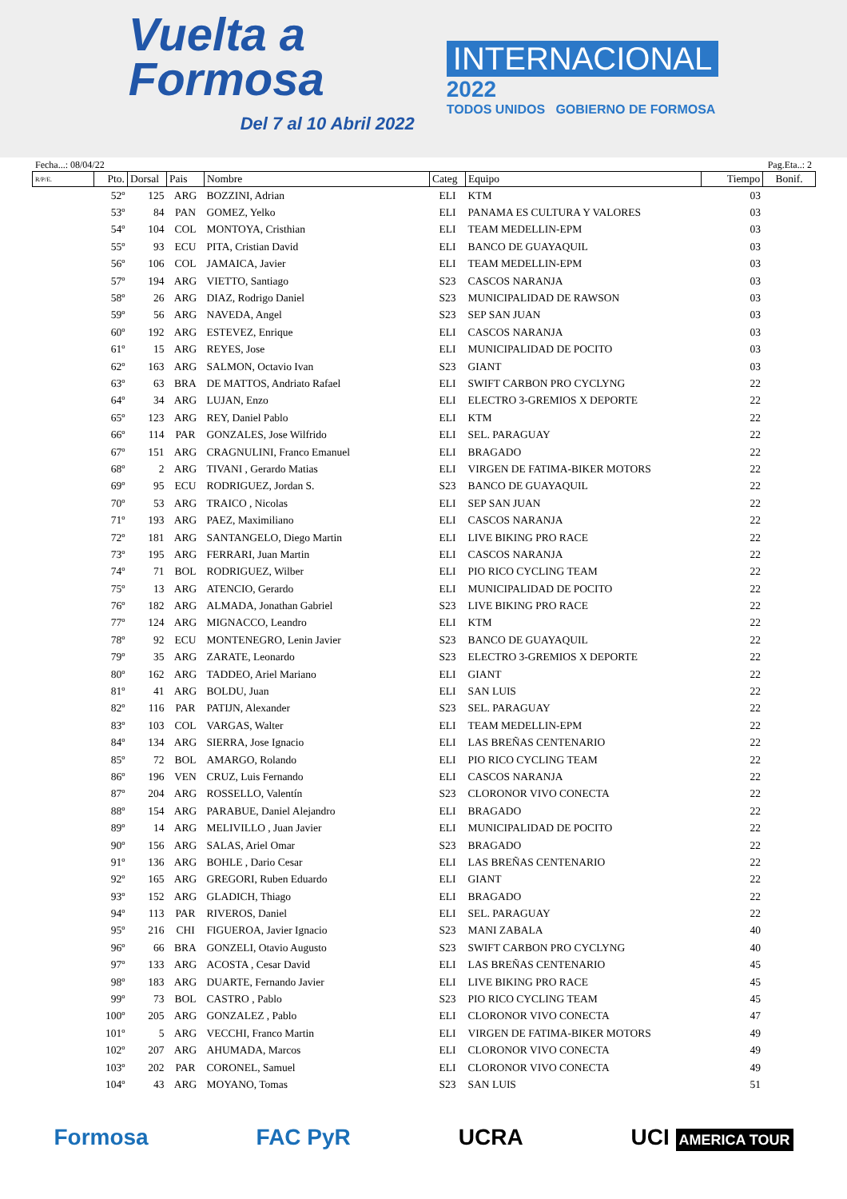Vuelta a
Formosa
Del 7 al 10 Abril 2022
INTERNACIONAL
2022
TODOS UNIDOS GOBIERNO DE FORMOSA
Fecha...: 08/04/22 Pag.Eta..: 2
| R/P/E. | Pto. | Dorsal | Pais | Nombre | Categ | Equipo | Tiempo | Bonif. |
| --- | --- | --- | --- | --- | --- | --- | --- | --- |
| | 52º | 125 | ARG | BOZZINI, Adrian | ELI | KTM | 03 | |
| | 53º | 84 | PAN | GOMEZ, Yelko | ELI | PANAMA ES CULTURA Y VALORES | 03 | |
| | 54º | 104 | COL | MONTOYA, Cristhian | ELI | TEAM MEDELLIN-EPM | 03 | |
| | 55º | 93 | ECU | PITA, Cristian David | ELI | BANCO DE GUAYAQUIL | 03 | |
| | 56º | 106 | COL | JAMAICA, Javier | ELI | TEAM MEDELLIN-EPM | 03 | |
| | 57º | 194 | ARG | VIETTO, Santiago | S23 | CASCOS NARANJA | 03 | |
| | 58º | 26 | ARG | DIAZ, Rodrigo Daniel | S23 | MUNICIPALIDAD DE RAWSON | 03 | |
| | 59º | 56 | ARG | NAVEDA, Angel | S23 | SEP SAN JUAN | 03 | |
| | 60º | 192 | ARG | ESTEVEZ, Enrique | ELI | CASCOS NARANJA | 03 | |
| | 61º | 15 | ARG | REYES, Jose | ELI | MUNICIPALIDAD DE POCITO | 03 | |
| | 62º | 163 | ARG | SALMON, Octavio Ivan | S23 | GIANT | 03 | |
| | 63º | 63 | BRA | DE MATTOS, Andriato Rafael | ELI | SWIFT CARBON PRO CYCLYNG | 22 | |
| | 64º | 34 | ARG | LUJAN, Enzo | ELI | ELECTRO 3-GREMIOS X DEPORTE | 22 | |
| | 65º | 123 | ARG | REY, Daniel Pablo | ELI | KTM | 22 | |
| | 66º | 114 | PAR | GONZALES, Jose Wilfrido | ELI | SEL. PARAGUAY | 22 | |
| | 67º | 151 | ARG | CRAGNULINI, Franco Emanuel | ELI | BRAGADO | 22 | |
| | 68º | 2 | ARG | TIVANI , Gerardo Matias | ELI | VIRGEN DE FATIMA-BIKER MOTORS | 22 | |
| | 69º | 95 | ECU | RODRIGUEZ, Jordan S. | S23 | BANCO DE GUAYAQUIL | 22 | |
| | 70º | 53 | ARG | TRAICO , Nicolas | ELI | SEP SAN JUAN | 22 | |
| | 71º | 193 | ARG | PAEZ, Maximiliano | ELI | CASCOS NARANJA | 22 | |
| | 72º | 181 | ARG | SANTANGELO, Diego Martin | ELI | LIVE BIKING PRO RACE | 22 | |
| | 73º | 195 | ARG | FERRARI, Juan Martin | ELI | CASCOS NARANJA | 22 | |
| | 74º | 71 | BOL | RODRIGUEZ, Wilber | ELI | PIO RICO CYCLING TEAM | 22 | |
| | 75º | 13 | ARG | ATENCIO, Gerardo | ELI | MUNICIPALIDAD DE POCITO | 22 | |
| | 76º | 182 | ARG | ALMADA, Jonathan Gabriel | S23 | LIVE BIKING PRO RACE | 22 | |
| | 77º | 124 | ARG | MIGNACCO, Leandro | ELI | KTM | 22 | |
| | 78º | 92 | ECU | MONTENEGRO, Lenin Javier | S23 | BANCO DE GUAYAQUIL | 22 | |
| | 79º | 35 | ARG | ZARATE, Leonardo | S23 | ELECTRO 3-GREMIOS X DEPORTE | 22 | |
| | 80º | 162 | ARG | TADDEO, Ariel Mariano | ELI | GIANT | 22 | |
| | 81º | 41 | ARG | BOLDU, Juan | ELI | SAN LUIS | 22 | |
| | 82º | 116 | PAR | PATIJN, Alexander | S23 | SEL. PARAGUAY | 22 | |
| | 83º | 103 | COL | VARGAS, Walter | ELI | TEAM MEDELLIN-EPM | 22 | |
| | 84º | 134 | ARG | SIERRA, Jose Ignacio | ELI | LAS BREÑAS CENTENARIO | 22 | |
| | 85º | 72 | BOL | AMARGO, Rolando | ELI | PIO RICO CYCLING TEAM | 22 | |
| | 86º | 196 | VEN | CRUZ, Luis Fernando | ELI | CASCOS NARANJA | 22 | |
| | 87º | 204 | ARG | ROSSELLO, Valentín | S23 | CLORONOR VIVO CONECTA | 22 | |
| | 88º | 154 | ARG | PARABUE, Daniel Alejandro | ELI | BRAGADO | 22 | |
| | 89º | 14 | ARG | MELIVILLO , Juan Javier | ELI | MUNICIPALIDAD DE POCITO | 22 | |
| | 90º | 156 | ARG | SALAS, Ariel Omar | S23 | BRAGADO | 22 | |
| | 91º | 136 | ARG | BOHLE , Dario Cesar | ELI | LAS BREÑAS CENTENARIO | 22 | |
| | 92º | 165 | ARG | GREGORI, Ruben Eduardo | ELI | GIANT | 22 | |
| | 93º | 152 | ARG | GLADICH, Thiago | ELI | BRAGADO | 22 | |
| | 94º | 113 | PAR | RIVEROS, Daniel | ELI | SEL. PARAGUAY | 22 | |
| | 95º | 216 | CHI | FIGUEROA, Javier Ignacio | S23 | MANI ZABALA | 40 | |
| | 96º | 66 | BRA | GONZELI, Otavio Augusto | S23 | SWIFT CARBON PRO CYCLYNG | 40 | |
| | 97º | 133 | ARG | ACOSTA , Cesar David | ELI | LAS BREÑAS CENTENARIO | 45 | |
| | 98º | 183 | ARG | DUARTE, Fernando Javier | ELI | LIVE BIKING PRO RACE | 45 | |
| | 99º | 73 | BOL | CASTRO , Pablo | S23 | PIO RICO CYCLING TEAM | 45 | |
| | 100º | 205 | ARG | GONZALEZ , Pablo | ELI | CLORONOR VIVO CONECTA | 47 | |
| | 101º | 5 | ARG | VECCHI, Franco Martin | ELI | VIRGEN DE FATIMA-BIKER MOTORS | 49 | |
| | 102º | 207 | ARG | AHUMADA, Marcos | ELI | CLORONOR VIVO CONECTA | 49 | |
| | 103º | 202 | PAR | CORONEL, Samuel | ELI | CLORONOR VIVO CONECTA | 49 | |
| | 104º | 43 | ARG | MOYANO, Tomas | S23 | SAN LUIS | 51 | |
Formosa FAC PyR UCRA UCI AMERICA TOUR